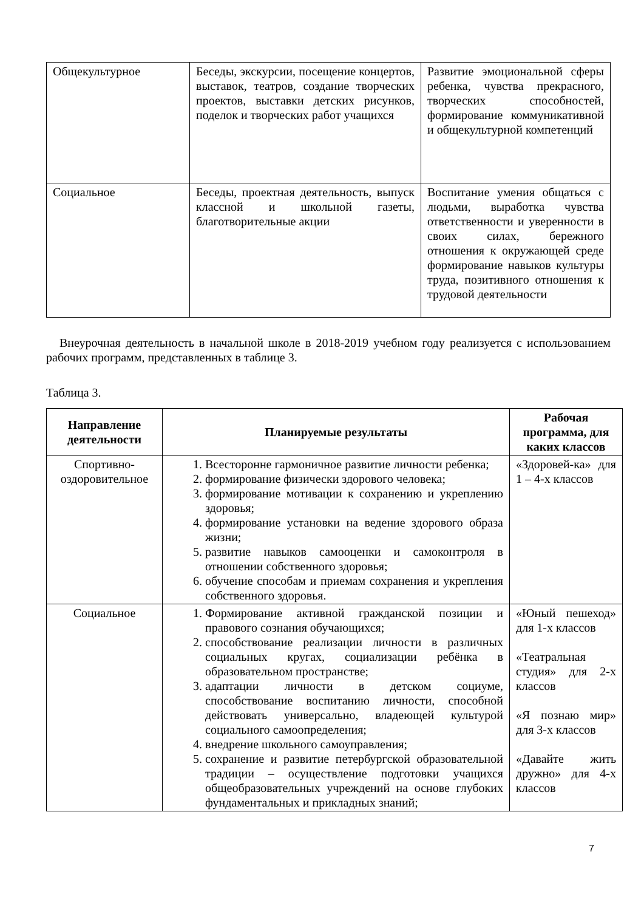| Общекультурное | Беседы, экскурсии, посещение концертов, выставок, театров, создание творческих проектов, выставки детских рисунков, поделок и творческих работ учащихся | Развитие эмоциональной сферы ребенка, чувства прекрасного, творческих способностей, формирование коммуникативной и общекультурной компетенций |
| Социальное | Беседы, проектная деятельность, выпуск классной и школьной газеты, благотворительные акции | Воспитание умения общаться с людьми, выработка чувства ответственности и уверенности в своих силах, бережного отношения к окружающей среде формирование навыков культуры труда, позитивного отношения к трудовой деятельности |
Внеурочная деятельность в начальной школе в 2018-2019 учебном году реализуется с использованием рабочих программ, представленных в таблице 3.
Таблица 3.
| Направление деятельности | Планируемые результаты | Рабочая программа, для каких классов |
| --- | --- | --- |
| Спортивно-оздоровительное | 1. Всесторонне гармоничное развитие личности ребенка; 2. формирование физически здорового человека; 3. формирование мотивации к сохранению и укреплению здоровья; 4. формирование установки на ведение здорового образа жизни; 5. развитие навыков самооценки и самоконтроля в отношении собственного здоровья; 6. обучение способам и приемам сохранения и укрепления собственного здоровья. | «Здоровей-ка» для 1 – 4-х классов |
| Социальное | 1. Формирование активной гражданской позиции и правового сознания обучающихся; 2. способствование реализации личности в различных социальных кругах, социализации ребёнка в образовательном пространстве; 3. адаптации личности в детском социуме, способствование воспитанию личности, способной действовать универсально, владеющей культурой социального самоопределения; 4. внедрение школьного самоуправления; 5. сохранение и развитие петербургской образовательной традиции – осуществление подготовки учащихся общеобразовательных учреждений на основе глубоких фундаментальных и прикладных знаний; | «Юный пешеход» для 1-х классов «Театральная студия» для 2-х классов «Я познаю мир» для 3-х классов «Давайте жить дружно» для 4-х классов |
7